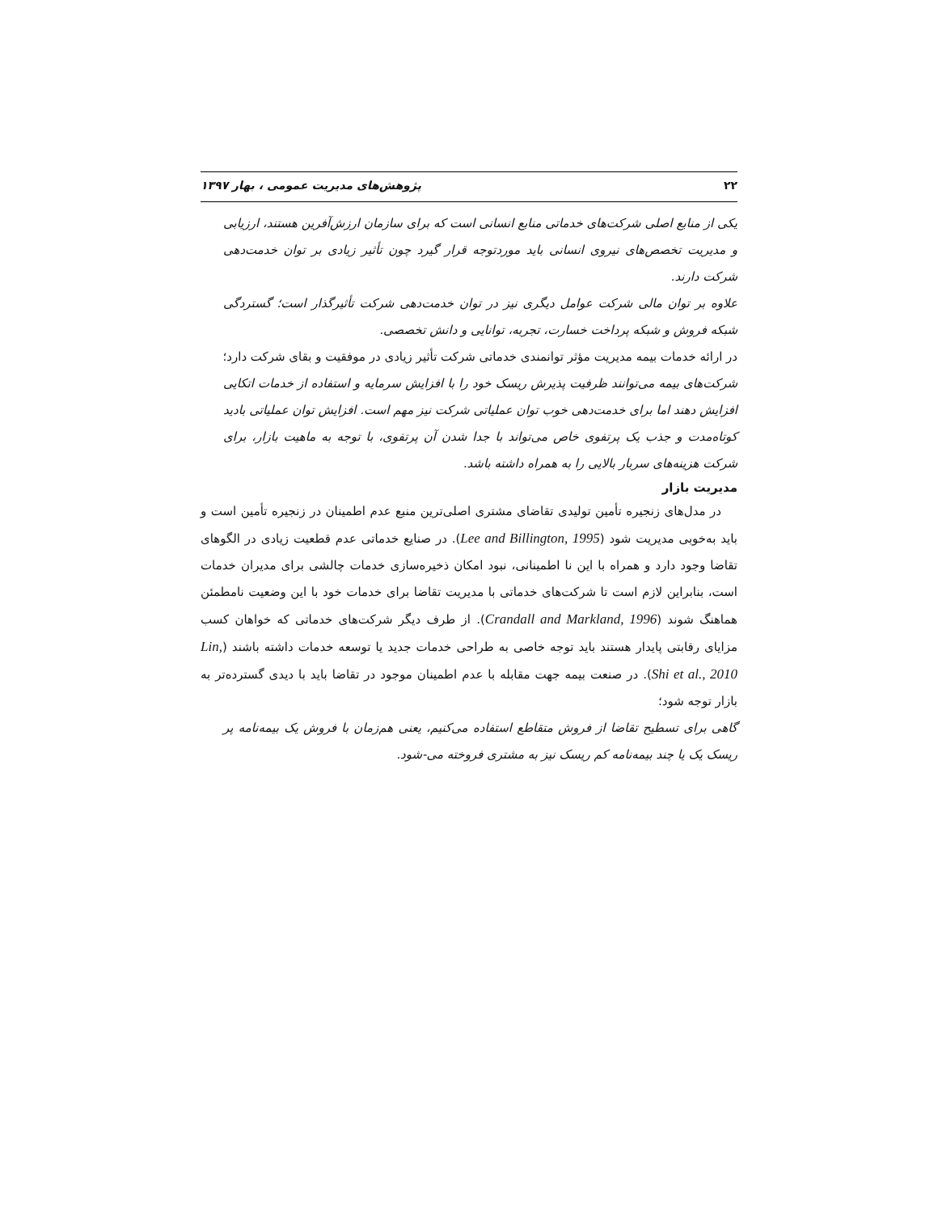۲۲ پژوهش‌های مدیریت عمومی ، بهار ۱۳۹۷
یکی از منابع اصلی شرکت‌های خدماتی منابع انسانی است که برای سازمان ارزش‌آفرین هستند، ارزیابی و مدیریت تخصص‌های نیروی انسانی باید موردتوجه قرار گیرد چون تأثیر زیادی بر توان خدمت‌دهی شرکت دارند.
علاوه بر توان مالی شرکت عوامل دیگری نیز در توان خدمت‌دهی شرکت تأثیرگذار است؛ گستردگی شبکه فروش و شبکه پرداخت خسارت، تجربه، توانایی و دانش تخصصی.
در ارائه خدمات بیمه مدیریت مؤثر توانمندی خدماتی شرکت تأثیر زیادی در موفقیت و بقای شرکت دارد؛
شرکت‌های بیمه می‌توانند ظرفیت پذیرش ریسک خود را با افزایش سرمایه و استفاده از خدمات اتکایی افزایش دهند اما برای خدمت‌دهی خوب توان عملیاتی شرکت نیز مهم است. افزایش توان عملیاتی بادید کوتاه‌مدت و جذب یک پرتفوی خاص می‌تواند با جدا شدن آن پرتفوی، با توجه به ماهیت بازار، برای شرکت هزینه‌های سربار بالایی را به همراه داشته باشد.
مدیریت بازار
در مدل‌های زنجیره تأمین تولیدی تقاضای مشتری اصلی‌ترین منبع عدم اطمینان در زنجیره تأمین است و باید به‌خوبی مدیریت شود (Lee and Billington, 1995). در صنایع خدماتی عدم قطعیت زیادی در الگوهای تقاضا وجود دارد و همراه با این نا اطمینانی، نبود امکان ذخیره‌سازی خدمات چالشی برای مدیران خدمات است، بنابراین لازم است تا شرکت‌های خدماتی با مدیریت تقاضا برای خدمات خود با این وضعیت نامطمئن هماهنگ شوند (Crandall and Markland, 1996). از طرف دیگر شرکت‌های خدماتی که خواهان کسب مزایای رقابتی پایدار هستند باید توجه خاصی به طراحی خدمات جدید یا توسعه خدمات داشته باشند (Lin, Shi et al., 2010). در صنعت بیمه جهت مقابله با عدم اطمینان موجود در تقاضا باید با دیدی گسترده‌تر به بازار توجه شود؛
گاهی برای تسطیح تقاضا از فروش متقاطع استفاده می‌کنیم، یعنی هم‌زمان با فروش یک بیمه‌نامه پر ریسک یک یا چند بیمه‌نامه کم ریسک نیز به مشتری فروخته می-شود.